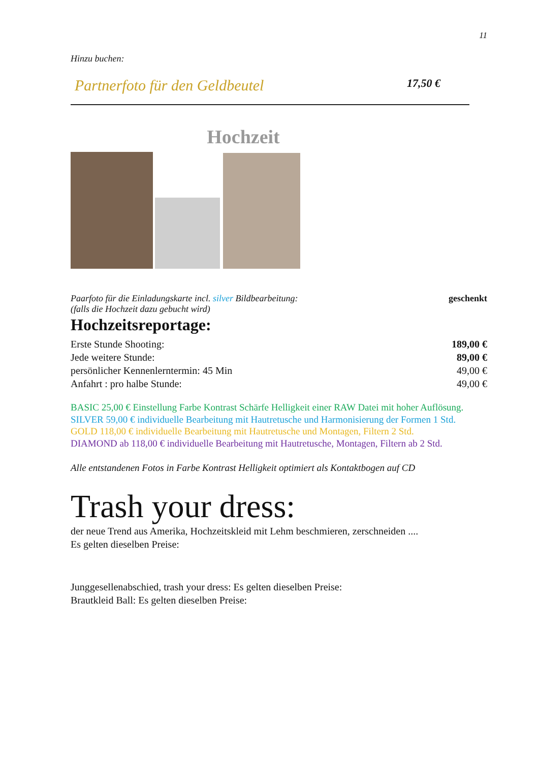11
Hinzu buchen:
Partnerfoto für den Geldbeutel 17,50 €
Hochzeit
Paarfoto für die Einladungskarte incl. silver Bildbearbeitung: geschenkt
(falls die Hochzeit dazu gebucht wird)
Hochzeitsreportage:
Erste Stunde Shooting: 189,00 €
Jede weitere Stunde: 89,00 €
persönlicher Kennenlerntermin: 45 Min 49,00 €
Anfahrt : pro halbe Stunde: 49,00 €
BASIC 25,00 € Einstellung Farbe Kontrast Schärfe Helligkeit einer RAW Datei mit hoher Auflösung.
SILVER 59,00 € individuelle Bearbeitung mit Hautretusche und Harmonisierung der Formen 1 Std.
GOLD 118,00 € individuelle Bearbeitung mit Hautretusche und Montagen, Filtern 2 Std.
DIAMOND ab 118,00 € individuelle Bearbeitung mit Hautretusche, Montagen, Filtern ab 2 Std.
Alle entstandenen Fotos in Farbe Kontrast Helligkeit optimiert als Kontaktbogen auf CD
Trash your dress:
der neue Trend aus Amerika, Hochzeitskleid mit Lehm beschmieren, zerschneiden ....
Es gelten dieselben Preise:
Junggesellenabschied, trash your dress: Es gelten dieselben Preise:
Brautkleid Ball: Es gelten dieselben Preise: